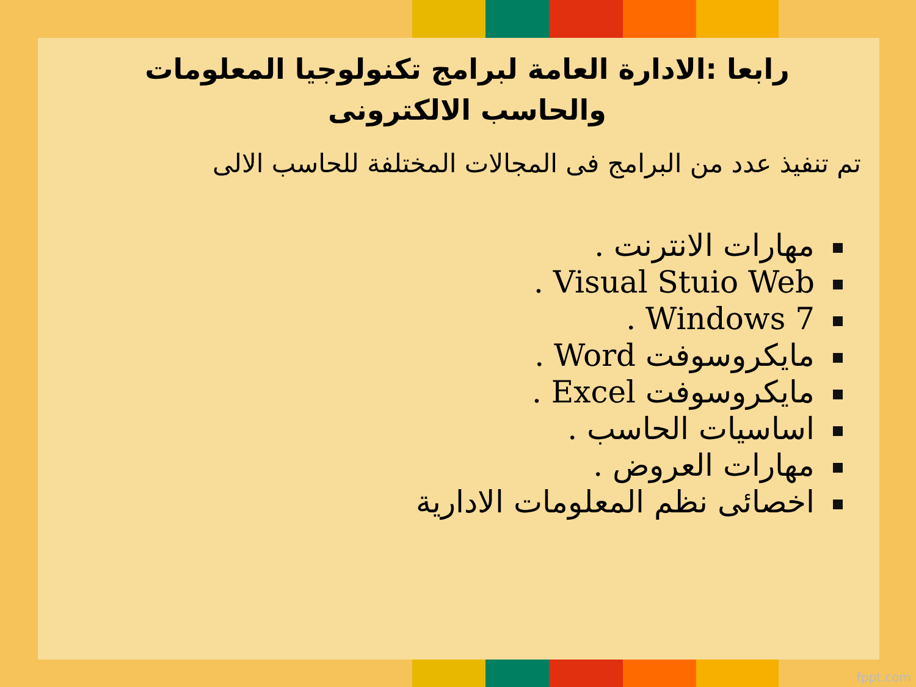رابعا :الادارة العامة لبرامج تكنولوجيا المعلومات
والحاسب الالكترونى
تم تنفيذ عدد من البرامج فى المجالات المختلفة للحاسب الالى
مهارات الانترنت .
Visual Stuio Web .
Windows 7 .
مايكروسوفت Word .
مايكروسوفت Excel .
اساسيات الحاسب .
مهارات العروض .
اخصائى نظم المعلومات الادارية
fppt.com